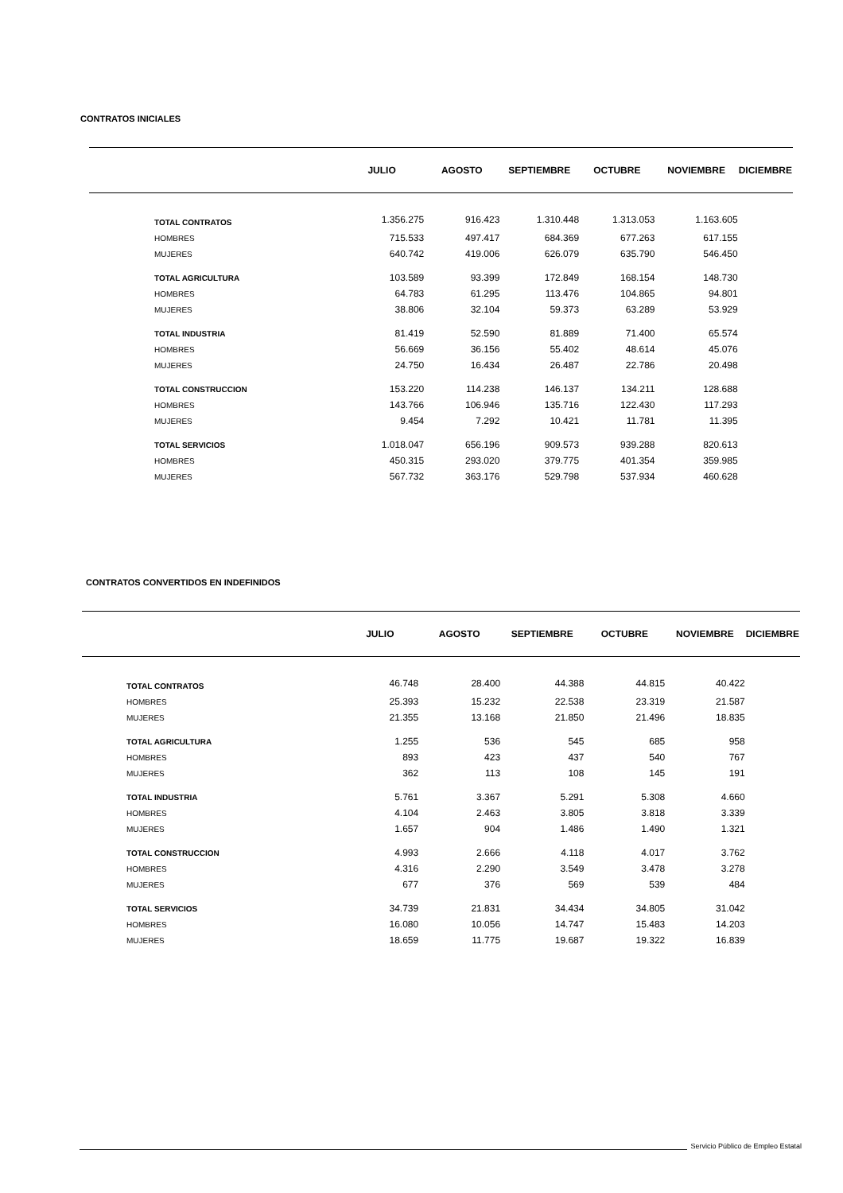CONTRATOS INICIALES
| | JULIO | AGOSTO | SEPTIEMBRE | OCTUBRE | NOVIEMBRE | DICIEMBRE |
| --- | --- | --- | --- | --- | --- | --- |
| TOTAL CONTRATOS | 1.356.275 | 916.423 | 1.310.448 | 1.313.053 | 1.163.605 | |
| HOMBRES | 715.533 | 497.417 | 684.369 | 677.263 | 617.155 | |
| MUJERES | 640.742 | 419.006 | 626.079 | 635.790 | 546.450 | |
| TOTAL AGRICULTURA | 103.589 | 93.399 | 172.849 | 168.154 | 148.730 | |
| HOMBRES | 64.783 | 61.295 | 113.476 | 104.865 | 94.801 | |
| MUJERES | 38.806 | 32.104 | 59.373 | 63.289 | 53.929 | |
| TOTAL INDUSTRIA | 81.419 | 52.590 | 81.889 | 71.400 | 65.574 | |
| HOMBRES | 56.669 | 36.156 | 55.402 | 48.614 | 45.076 | |
| MUJERES | 24.750 | 16.434 | 26.487 | 22.786 | 20.498 | |
| TOTAL CONSTRUCCION | 153.220 | 114.238 | 146.137 | 134.211 | 128.688 | |
| HOMBRES | 143.766 | 106.946 | 135.716 | 122.430 | 117.293 | |
| MUJERES | 9.454 | 7.292 | 10.421 | 11.781 | 11.395 | |
| TOTAL SERVICIOS | 1.018.047 | 656.196 | 909.573 | 939.288 | 820.613 | |
| HOMBRES | 450.315 | 293.020 | 379.775 | 401.354 | 359.985 | |
| MUJERES | 567.732 | 363.176 | 529.798 | 537.934 | 460.628 | |
CONTRATOS CONVERTIDOS EN INDEFINIDOS
| | JULIO | AGOSTO | SEPTIEMBRE | OCTUBRE | NOVIEMBRE | DICIEMBRE |
| --- | --- | --- | --- | --- | --- | --- |
| TOTAL CONTRATOS | 46.748 | 28.400 | 44.388 | 44.815 | 40.422 | |
| HOMBRES | 25.393 | 15.232 | 22.538 | 23.319 | 21.587 | |
| MUJERES | 21.355 | 13.168 | 21.850 | 21.496 | 18.835 | |
| TOTAL AGRICULTURA | 1.255 | 536 | 545 | 685 | 958 | |
| HOMBRES | 893 | 423 | 437 | 540 | 767 | |
| MUJERES | 362 | 113 | 108 | 145 | 191 | |
| TOTAL INDUSTRIA | 5.761 | 3.367 | 5.291 | 5.308 | 4.660 | |
| HOMBRES | 4.104 | 2.463 | 3.805 | 3.818 | 3.339 | |
| MUJERES | 1.657 | 904 | 1.486 | 1.490 | 1.321 | |
| TOTAL CONSTRUCCION | 4.993 | 2.666 | 4.118 | 4.017 | 3.762 | |
| HOMBRES | 4.316 | 2.290 | 3.549 | 3.478 | 3.278 | |
| MUJERES | 677 | 376 | 569 | 539 | 484 | |
| TOTAL SERVICIOS | 34.739 | 21.831 | 34.434 | 34.805 | 31.042 | |
| HOMBRES | 16.080 | 10.056 | 14.747 | 15.483 | 14.203 | |
| MUJERES | 18.659 | 11.775 | 19.687 | 19.322 | 16.839 | |
Servicio Público de Empleo Estatal